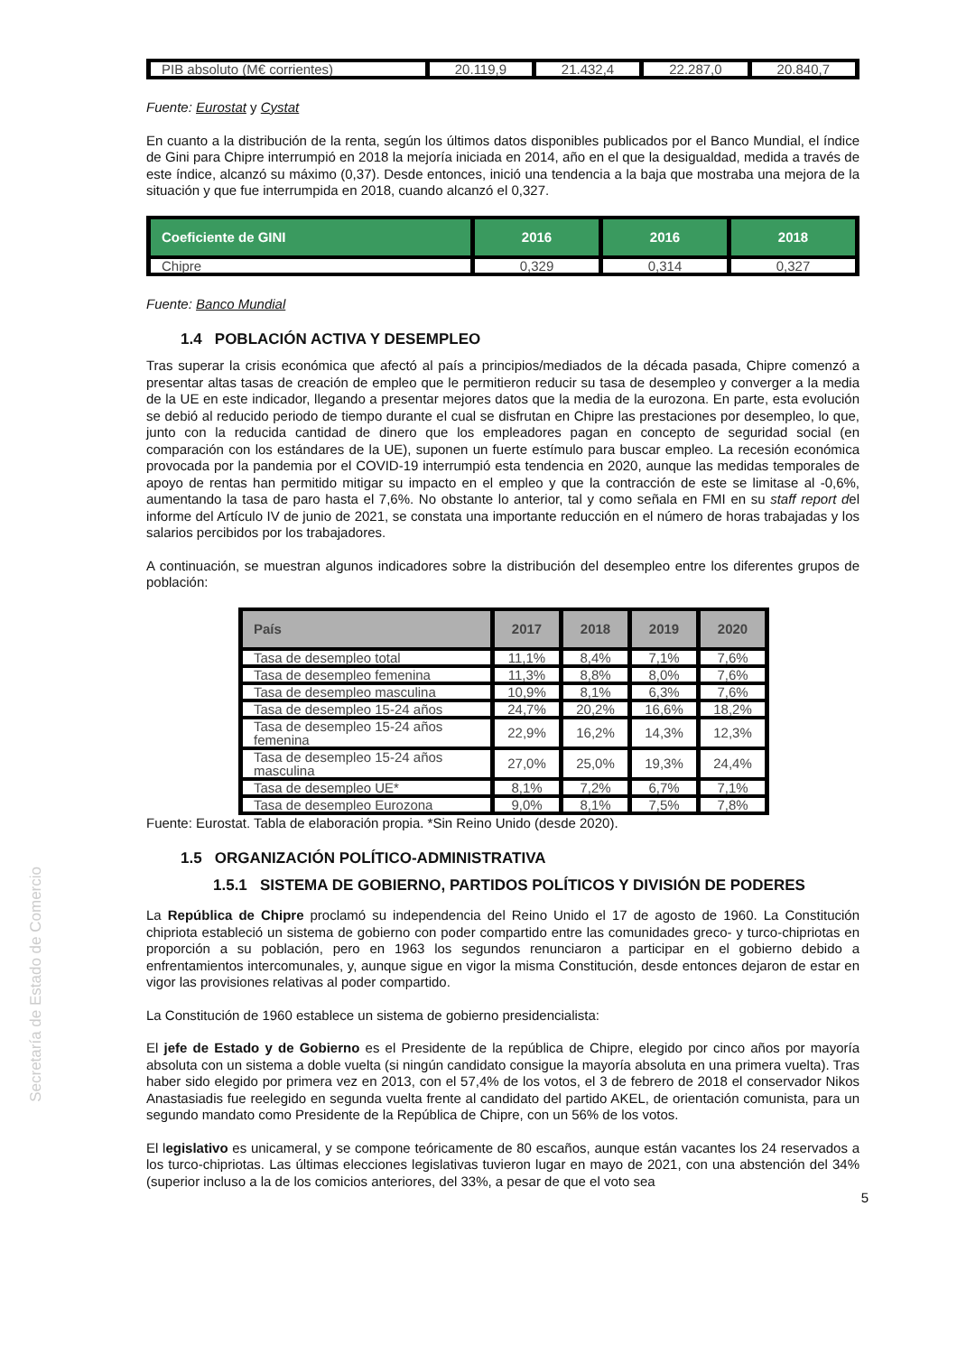Secretaría de Estado de Comercio
| PIB absoluto (M€ corrientes) | 20.119,9 | 21.432,4 | 22.287,0 | 20.840,7 |
Fuente: Eurostat y Cystat
En cuanto a la distribución de la renta, según los últimos datos disponibles publicados por el Banco Mundial, el índice de Gini para Chipre interrumpió en 2018 la mejoría iniciada en 2014, año en el que la desigualdad, medida a través de este índice, alcanzó su máximo (0,37). Desde entonces, inició una tendencia a la baja que mostraba una mejora de la situación y que fue interrumpida en 2018, cuando alcanzó el 0,327.
| Coeficiente de GINI | 2016 | 2016 | 2018 |
| --- | --- | --- | --- |
| Chipre | 0,329 | 0,314 | 0,327 |
Fuente: Banco Mundial
1.4 POBLACIÓN ACTIVA Y DESEMPLEO
Tras superar la crisis económica que afectó al país a principios/mediados de la década pasada, Chipre comenzó a presentar altas tasas de creación de empleo que le permitieron reducir su tasa de desempleo y converger a la media de la UE en este indicador, llegando a presentar mejores datos que la media de la eurozona. En parte, esta evolución se debió al reducido periodo de tiempo durante el cual se disfrutan en Chipre las prestaciones por desempleo, lo que, junto con la reducida cantidad de dinero que los empleadores pagan en concepto de seguridad social (en comparación con los estándares de la UE), suponen un fuerte estímulo para buscar empleo. La recesión económica provocada por la pandemia por el COVID-19 interrumpió esta tendencia en 2020, aunque las medidas temporales de apoyo de rentas han permitido mitigar su impacto en el empleo y que la contracción de este se limitase al -0,6%, aumentando la tasa de paro hasta el 7,6%. No obstante lo anterior, tal y como señala en FMI en su staff report del informe del Artículo IV de junio de 2021, se constata una importante reducción en el número de horas trabajadas y los salarios percibidos por los trabajadores.
A continuación, se muestran algunos indicadores sobre la distribución del desempleo entre los diferentes grupos de población:
| País | 2017 | 2018 | 2019 | 2020 |
| --- | --- | --- | --- | --- |
| Tasa de desempleo total | 11,1% | 8,4% | 7,1% | 7,6% |
| Tasa de desempleo femenina | 11,3% | 8,8% | 8,0% | 7,6% |
| Tasa de desempleo masculina | 10,9% | 8,1% | 6,3% | 7,6% |
| Tasa de desempleo 15-24 años | 24,7% | 20,2% | 16,6% | 18,2% |
| Tasa de desempleo 15-24 años femenina | 22,9% | 16,2% | 14,3% | 12,3% |
| Tasa de desempleo 15-24 años masculina | 27,0% | 25,0% | 19,3% | 24,4% |
| Tasa de desempleo UE* | 8,1% | 7,2% | 6,7% | 7,1% |
| Tasa de desempleo Eurozona | 9,0% | 8,1% | 7,5% | 7,8% |
Fuente: Eurostat. Tabla de elaboración propia. *Sin Reino Unido (desde 2020).
1.5 ORGANIZACIÓN POLÍTICO-ADMINISTRATIVA
1.5.1 SISTEMA DE GOBIERNO, PARTIDOS POLÍTICOS Y DIVISIÓN DE PODERES
La República de Chipre proclamó su independencia del Reino Unido el 17 de agosto de 1960. La Constitución chipriota estableció un sistema de gobierno con poder compartido entre las comunidades greco- y turco-chipriotas en proporción a su población, pero en 1963 los segundos renunciaron a participar en el gobierno debido a enfrentamientos intercomunales, y, aunque sigue en vigor la misma Constitución, desde entonces dejaron de estar en vigor las provisiones relativas al poder compartido.
La Constitución de 1960 establece un sistema de gobierno presidencialista:
El jefe de Estado y de Gobierno es el Presidente de la república de Chipre, elegido por cinco años por mayoría absoluta con un sistema a doble vuelta (si ningún candidato consigue la mayoría absoluta en una primera vuelta). Tras haber sido elegido por primera vez en 2013, con el 57,4% de los votos, el 3 de febrero de 2018 el conservador Nikos Anastasiadis fue reelegido en segunda vuelta frente al candidato del partido AKEL, de orientación comunista, para un segundo mandato como Presidente de la República de Chipre, con un 56% de los votos.
El legislativo es unicameral, y se compone teóricamente de 80 escaños, aunque están vacantes los 24 reservados a los turco-chipriotas. Las últimas elecciones legislativas tuvieron lugar en mayo de 2021, con una abstención del 34% (superior incluso a la de los comicios anteriores, del 33%, a pesar de que el voto sea
5